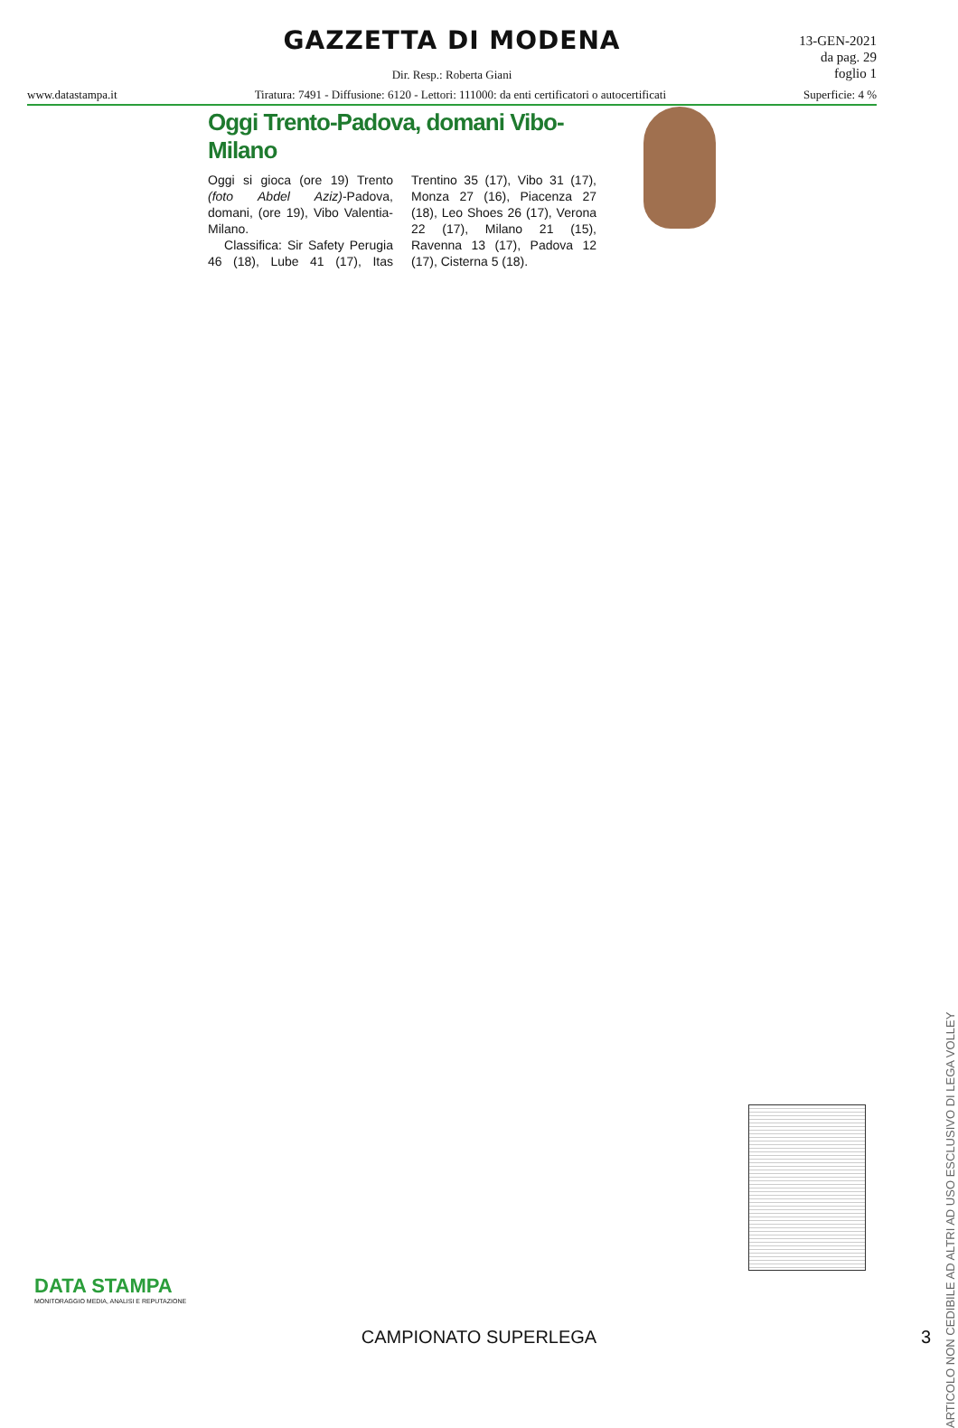GAZZETTA DI MODENA
13-GEN-2021
da pag. 29
foglio 1
Dir. Resp.: Roberta Giani
www.datastampa.it Tiratura: 7491 - Diffusione: 6120 - Lettori: 111000: da enti certificatori o autocertificati Superficie: 4 %
Oggi Trento-Padova, domani Vibo-Milano
Oggi si gioca (ore 19) Trento (foto Abdel Aziz)-Padova, domani, (ore 19), Vibo Valentia-Milano.
Classifica: Sir Safety Perugia 46 (18), Lube 41 (17), Itas Trentino 35 (17), Vibo 31 (17), Monza 27 (16), Piacenza 27 (18), Leo Shoes 26 (17), Verona 22 (17), Milano 21 (15), Ravenna 13 (17), Padova 12 (17), Cisterna 5 (18).
ARTICOLO NON CEDIBILE AD ALTRI AD USO ESCLUSIVO DI LEGA VOLLEY
DATA STAMPA
MONITORAGGIO MEDIA, ANALISI E REPUTAZIONE
CAMPIONATO SUPERLEGA 3